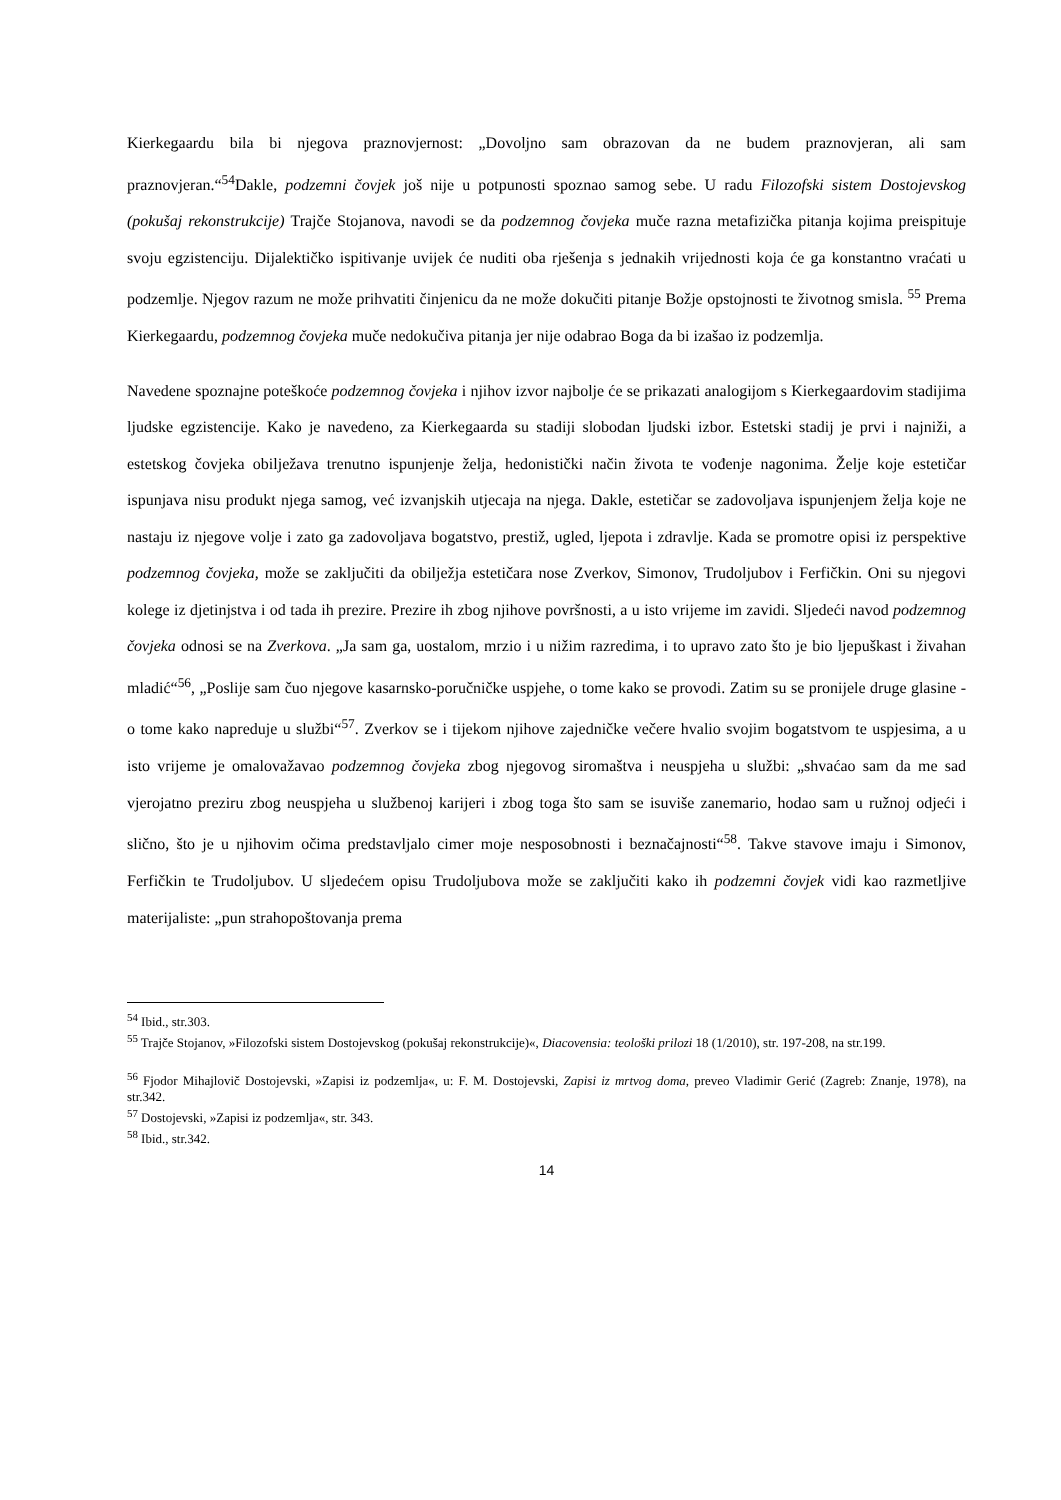Kierkegaardu bila bi njegova praznovjernost: „Dovoljno sam obrazovan da ne budem praznovjeran, ali sam praznovjeran.“<sup>54</sup>Dakle, podzemni čovjek još nije u potpunosti spoznao samog sebe. U radu Filozofski sistem Dostojevskog (pokušaj rekonstrukcije) Trajče Stojanova, navodi se da podzemnog čovjeka muče razna metafizička pitanja kojima preispituje svoju egzistenciju. Dijalektičko ispitivanje uvijek će nuditi oba rješenja s jednakih vrijednosti koja će ga konstantno vraćati u podzemlje. Njegov razum ne može prihvatiti činjenicu da ne može dokučiti pitanje Božje opstojnosti te životnog smisla. <sup>55</sup> Prema Kierkegaardu, podzemnog čovjeka muče nedokučiva pitanja jer nije odabrao Boga da bi izašao iz podzemlja.
Navedene spoznajne poteškoće podzemnog čovjeka i njihov izvor najbolje će se prikazati analogijom s Kierkegaardovim stadijima ljudske egzistencije. Kako je navedeno, za Kierkegaarda su stadiji slobodan ljudski izbor. Estetski stadij je prvi i najniži, a estetskog čovjeka obilježava trenutno ispunjenje želja, hedonistički način života te vođenje nagonima. Želje koje estetičar ispunjava nisu produkt njega samog, već izvanjskih utjecaja na njega. Dakle, estetičar se zadovoljava ispunjenjem želja koje ne nastaju iz njegove volje i zato ga zadovoljava bogatstvo, prestiž, ugled, ljepota i zdravlje. Kada se promotre opisi iz perspektive podzemnog čovjeka, može se zaključiti da obilježja estetičara nose Zverkov, Simonov, Trudoljubov i Ferfičkin. Oni su njegovi kolege iz djetinjstva i od tada ih prezire. Prezire ih zbog njihove površnosti, a u isto vrijeme im zavidi. Sljedeći navod podzemnog čovjeka odnosi se na Zverkova. „Ja sam ga, uostalom, mrzio i u nižim razredima, i to upravo zato što je bio ljepuškast i živahan mladić“<sup>56</sup>, „Poslije sam čuo njegove kasarnsko-poručničke uspjehe, o tome kako se provodi. Zatim su se pronijele druge glasine - o tome kako napreduje u službi“<sup>57</sup>. Zverkov se i tijekom njihove zajedničke večere hvalio svojim bogatstvom te uspjesima, a u isto vrijeme je omalovažavao podzemnog čovjeka zbog njegovog siromaštva i neuspjeha u službi: „shvaćao sam da me sad vjerojatno preziru zbog neuspjeha u službenoj karijeri i zbog toga što sam se isuviše zanemario, hodao sam u ružnoj odjeći i slično, što je u njihovim očima predstavljalo cimer moje nesposobnosti i beznačajnosti“<sup>58</sup>. Takve stavove imaju i Simonov, Ferfičkin te Trudoljubov. U sljedećem opisu Trudoljubova može se zaključiti kako ih podzemni čovjek vidi kao razmetljive materijaliste: „pun strahopoštovanja prema
<sup>54</sup> Ibid., str.303.
<sup>55</sup> Trajče Stojanov, »Filozofski sistem Dostojevskog (pokušaj rekonstrukcije)«, Diacovensia: teološki prilozi 18 (1/2010), str. 197-208, na str.199.
<sup>56</sup> Fjodor Mihajlovič Dostojevski, »Zapisi iz podzemlja«, u: F. M. Dostojevski, Zapisi iz mrtvog doma, preveo Vladimir Gerić (Zagreb: Znanje, 1978), na str.342.
<sup>57</sup> Dostojevski, »Zapisi iz podzemlja«, str. 343.
<sup>58</sup> Ibid., str.342.
14